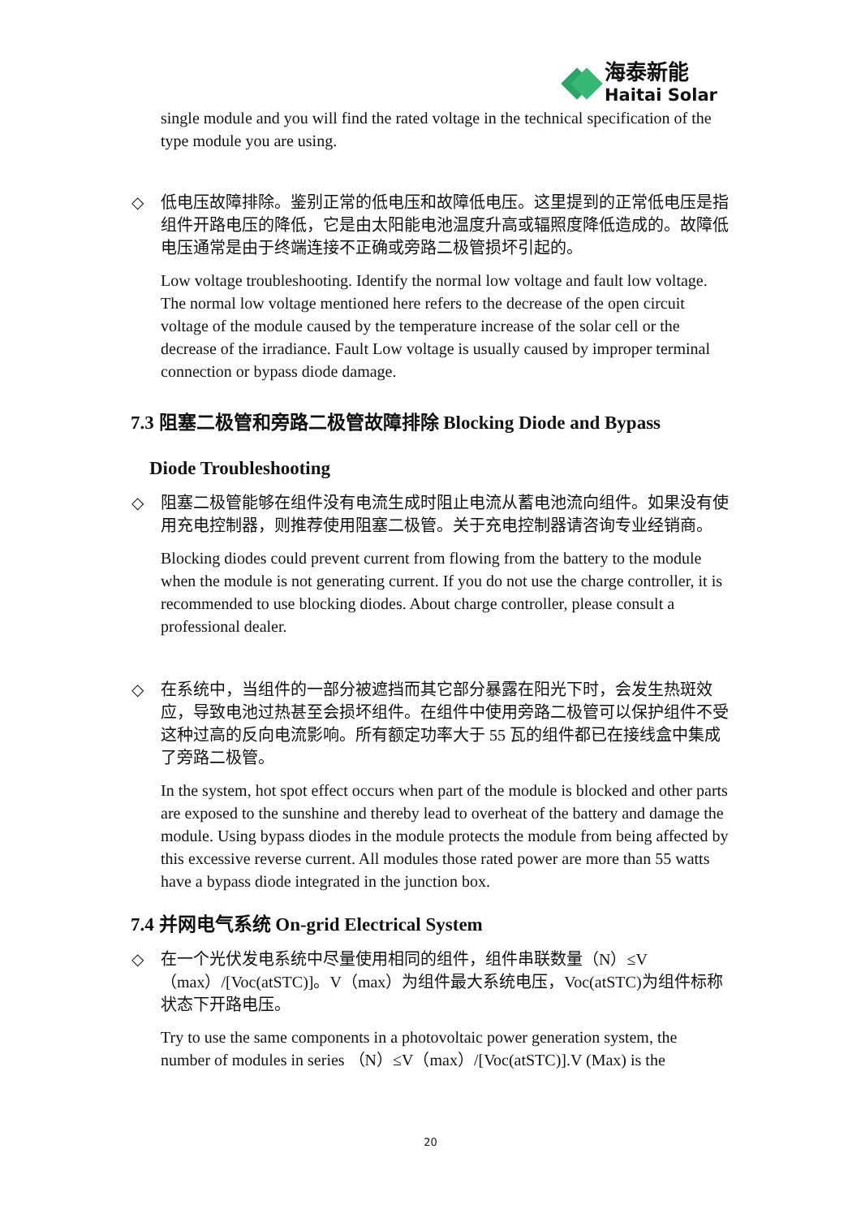海泰新能
Haitai Solar
single module and you will find the rated voltage in the technical specification of the type module you are using.
◇
低电压故障排除。鉴别正常的低电压和故障低电压。这里提到的正常低电压是指组件开路电压的降低，它是由太阳能电池温度升高或辐照度降低造成的。故障低电压通常是由于终端连接不正确或旁路二极管损坏引起的。
Low voltage troubleshooting. Identify the normal low voltage and fault low voltage. The normal low voltage mentioned here refers to the decrease of the open circuit voltage of the module caused by the temperature increase of the solar cell or the decrease of the irradiance. Fault Low voltage is usually caused by improper terminal connection or bypass diode damage.
7.3 阻塞二极管和旁路二极管故障排除 Blocking Diode and Bypass
Diode Troubleshooting
◇
阻塞二极管能够在组件没有电流生成时阻止电流从蓄电池流向组件。如果没有使用充电控制器，则推荐使用阻塞二极管。关于充电控制器请咨询专业经销商。
Blocking diodes could prevent current from flowing from the battery to the module when the module is not generating current. If you do not use the charge controller, it is recommended to use blocking diodes. About charge controller, please consult a professional dealer.
◇
在系统中，当组件的一部分被遮挡而其它部分暴露在阳光下时，会发生热斑效应，导致电池过热甚至会损坏组件。在组件中使用旁路二极管可以保护组件不受这种过高的反向电流影响。所有额定功率大于 55 瓦的组件都已在接线盒中集成了旁路二极管。
In the system, hot spot effect occurs when part of the module is blocked and other parts are exposed to the sunshine and thereby lead to overheat of the battery and damage the module. Using bypass diodes in the module protects the module from being affected by this excessive reverse current. All modules those rated power are more than 55 watts have a bypass diode integrated in the junction box.
7.4 并网电气系统 On-grid Electrical System
◇
在一个光伏发电系统中尽量使用相同的组件，组件串联数量（N）≤V（max）/[Voc(atSTC)]。V（max）为组件最大系统电压，Voc(atSTC)为组件标称状态下开路电压。
Try to use the same components in a photovoltaic power generation system, the number of modules in series （N）≤V（max）/[Voc(atSTC)].V (Max) is the
20